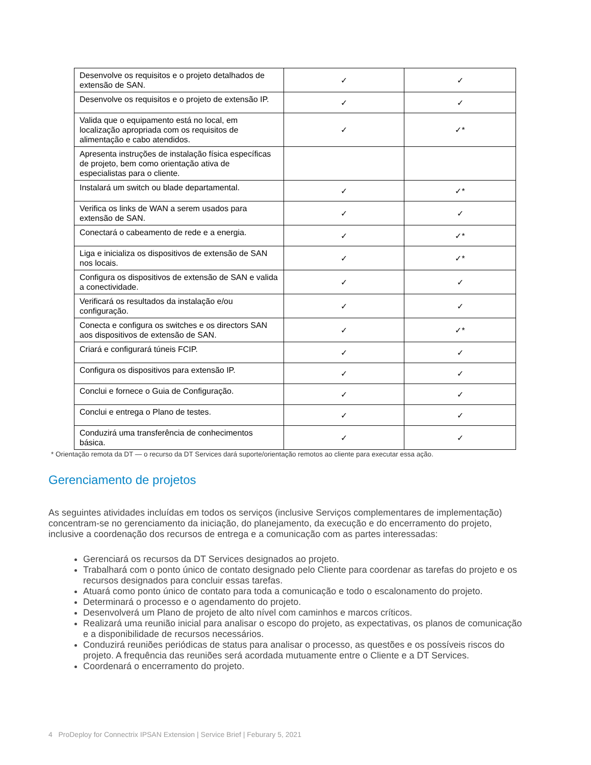| Desenvolve os requisitos e o projeto detalhados de extensão de SAN. | ✓ | ✓ |
| Desenvolve os requisitos e o projeto de extensão IP. | ✓ | ✓ |
| Valida que o equipamento está no local, em localização apropriada com os requisitos de alimentação e cabo atendidos. | ✓ | ✓* |
| Apresenta instruções de instalação física específicas de projeto, bem como orientação ativa de especialistas para o cliente. | | |
| Instalará um switch ou blade departamental. | ✓ | ✓* |
| Verifica os links de WAN a serem usados para extensão de SAN. | ✓ | ✓ |
| Conectará o cabeamento de rede e a energia. | ✓ | ✓* |
| Liga e inicializa os dispositivos de extensão de SAN nos locais. | ✓ | ✓* |
| Configura os dispositivos de extensão de SAN e valida a conectividade. | ✓ | ✓ |
| Verificará os resultados da instalação e/ou configuração. | ✓ | ✓ |
| Conecta e configura os switches e os directors SAN aos dispositivos de extensão de SAN. | ✓ | ✓* |
| Criará e configurará túneis FCIP. | ✓ | ✓ |
| Configura os dispositivos para extensão IP. | ✓ | ✓ |
| Conclui e fornece o Guia de Configuração. | ✓ | ✓ |
| Conclui e entrega o Plano de testes. | ✓ | ✓ |
| Conduzirá uma transferência de conhecimentos básica. | ✓ | ✓ |
* Orientação remota da DT — o recurso da DT Services dará suporte/orientação remotos ao cliente para executar essa ação.
Gerenciamento de projetos
As seguintes atividades incluídas em todos os serviços (inclusive Serviços complementares de implementação) concentram-se no gerenciamento da iniciação, do planejamento, da execução e do encerramento do projeto, inclusive a coordenação dos recursos de entrega e a comunicação com as partes interessadas:
Gerenciará os recursos da DT Services designados ao projeto.
Trabalhará com o ponto único de contato designado pelo Cliente para coordenar as tarefas do projeto e os recursos designados para concluir essas tarefas.
Atuará como ponto único de contato para toda a comunicação e todo o escalonamento do projeto.
Determinará o processo e o agendamento do projeto.
Desenvolverá um Plano de projeto de alto nível com caminhos e marcos críticos.
Realizará uma reunião inicial para analisar o escopo do projeto, as expectativas, os planos de comunicação e a disponibilidade de recursos necessários.
Conduzirá reuniões periódicas de status para analisar o processo, as questões e os possíveis riscos do projeto. A frequência das reuniões será acordada mutuamente entre o Cliente e a DT Services.
Coordenará o encerramento do projeto.
4 ProDeploy for Connectrix IPSAN Extension | Service Brief | Feburary 5, 2021